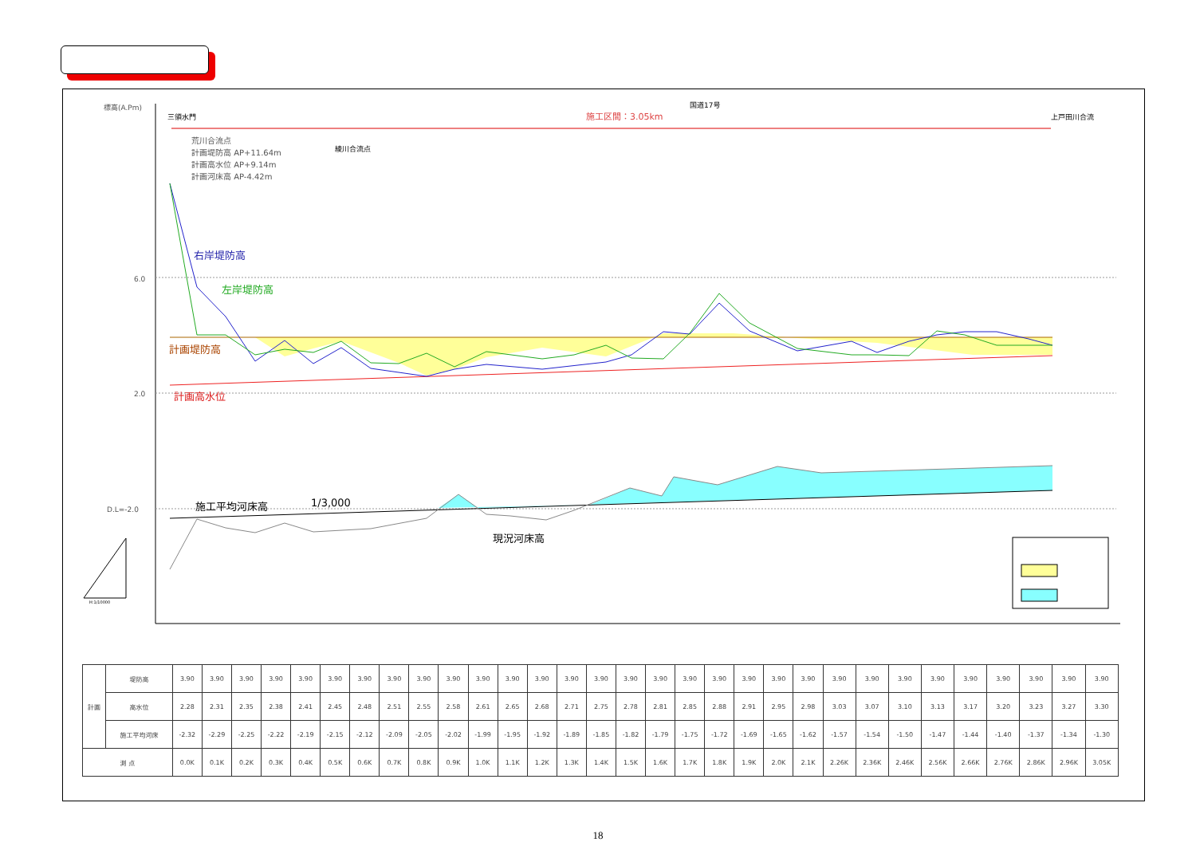標高(A.Pm)
6.0
2.0
D.L=-2.0
施工区間：3.05km
三領水門
綾川合流点
国道17号
上戸田川合流
荒川合流点
計画堤防高 AP+11.64m
計画高水位 AP+9.14m
計画河床高 AP-4.42m
右岸堤防高
左岸堤防高
計画堤防高
計画高水位
施工平均河床高
1/3,000
現況河床高
H:1/10000
| 計画 | 堤防高 | 3.90 | 3.90 | 3.90 | 3.90 | 3.90 | 3.90 | 3.90 | 3.90 | 3.90 | 3.90 | 3.90 | 3.90 | 3.90 | 3.90 | 3.90 | 3.90 | 3.90 | 3.90 | 3.90 | 3.90 | 3.90 | 3.90 | 3.90 | 3.90 | 3.90 | 3.90 | 3.90 | 3.90 | 3.90 | 3.90 | 3.90 |
| | 高水位 | 2.28 | 2.31 | 2.35 | 2.38 | 2.41 | 2.45 | 2.48 | 2.51 | 2.55 | 2.58 | 2.61 | 2.65 | 2.68 | 2.71 | 2.75 | 2.78 | 2.81 | 2.85 | 2.88 | 2.91 | 2.95 | 2.98 | 3.03 | 3.07 | 3.10 | 3.13 | 3.17 | 3.20 | 3.23 | 3.27 | 3.30 |
| | 施工平均河床 | -2.32 | -2.29 | -2.25 | -2.22 | -2.19 | -2.15 | -2.12 | -2.09 | -2.05 | -2.02 | -1.99 | -1.95 | -1.92 | -1.89 | -1.85 | -1.82 | -1.79 | -1.75 | -1.72 | -1.69 | -1.65 | -1.62 | -1.57 | -1.54 | -1.50 | -1.47 | -1.44 | -1.40 | -1.37 | -1.34 | -1.30 |
| 測 点 | | 0.0K | 0.1K | 0.2K | 0.3K | 0.4K | 0.5K | 0.6K | 0.7K | 0.8K | 0.9K | 1.0K | 1.1K | 1.2K | 1.3K | 1.4K | 1.5K | 1.6K | 1.7K | 1.8K | 1.9K | 2.0K | 2.1K | 2.26K | 2.36K | 2.46K | 2.56K | 2.66K | 2.76K | 2.86K | 2.96K | 3.05K |
18